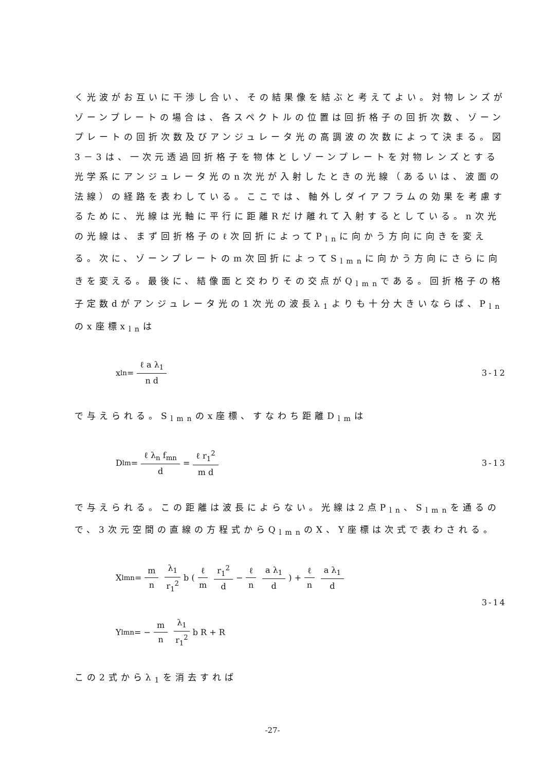く光波がお互いに干渉し合い、その結果像を結ぶと考えてよい。対物レンズがゾーンプレートの場合は、各スペクトルの位置は回折格子の回折次数、ゾーンプレートの回折次数及びアンジュレータ光の高調波の次数によって決まる。図3－3は、一次元透過回折格子を物体としゾーンプレートを対物レンズとする光学系にアンジュレータ光のn次光が入射したときの光線（あるいは、波面の法線）の経路を表わしている。ここでは、軸外しダイアフラムの効果を考慮するために、光線は光軸に平行に距離Rだけ離れて入射するとしている。n次光の光線は、まず回折格子のℓ次回折によってP<sub>ln</sub>に向かう方向に向きを変える。次に、ゾーンプレートのm次回折によってS<sub>lmn</sub>に向かう方向にさらに向きを変える。最後に、結像面と交わりその交点がQ<sub>lmn</sub>である。回折格子の格子定数dがアンジュレータ光の1次光の波長λ<sub>1</sub>よりも十分大きいならば、P<sub>ln</sub>のx座標x<sub>ln</sub>は
x<sub>ln</sub>= ℓ a λ<sub>1</sub> n d 3-12
で与えられる。S<sub>lmn</sub>のx座標、すなわち距離D<sub>lm</sub>は
D<sub>lm</sub>= ℓ λ<sub>n</sub> f<sub>mn</sub> d = ℓ r<sub>1</sub><sup>2</sup> m d 3-13
で与えられる。この距離は波長によらない。光線は2点P<sub>ln</sub>、S<sub>lmn</sub>を通るので、3次元空間の直線の方程式からQ<sub>lmn</sub>のX、Y座標は次式で表わされる。
X<sub>lmn</sub>= m n λ<sub>1</sub> r<sub>1</sub><sup>2</sup> b (ℓ m r<sub>1</sub><sup>2</sup> d − ℓ n a λ<sub>1</sub> d) + ℓ n a λ<sub>1</sub> d
3-14
Y<sub>lmn</sub>= − m n λ<sub>1</sub> r<sub>1</sub><sup>2</sup> b R + R
この2式からλ<sub>1</sub>を消去すれば
-27-